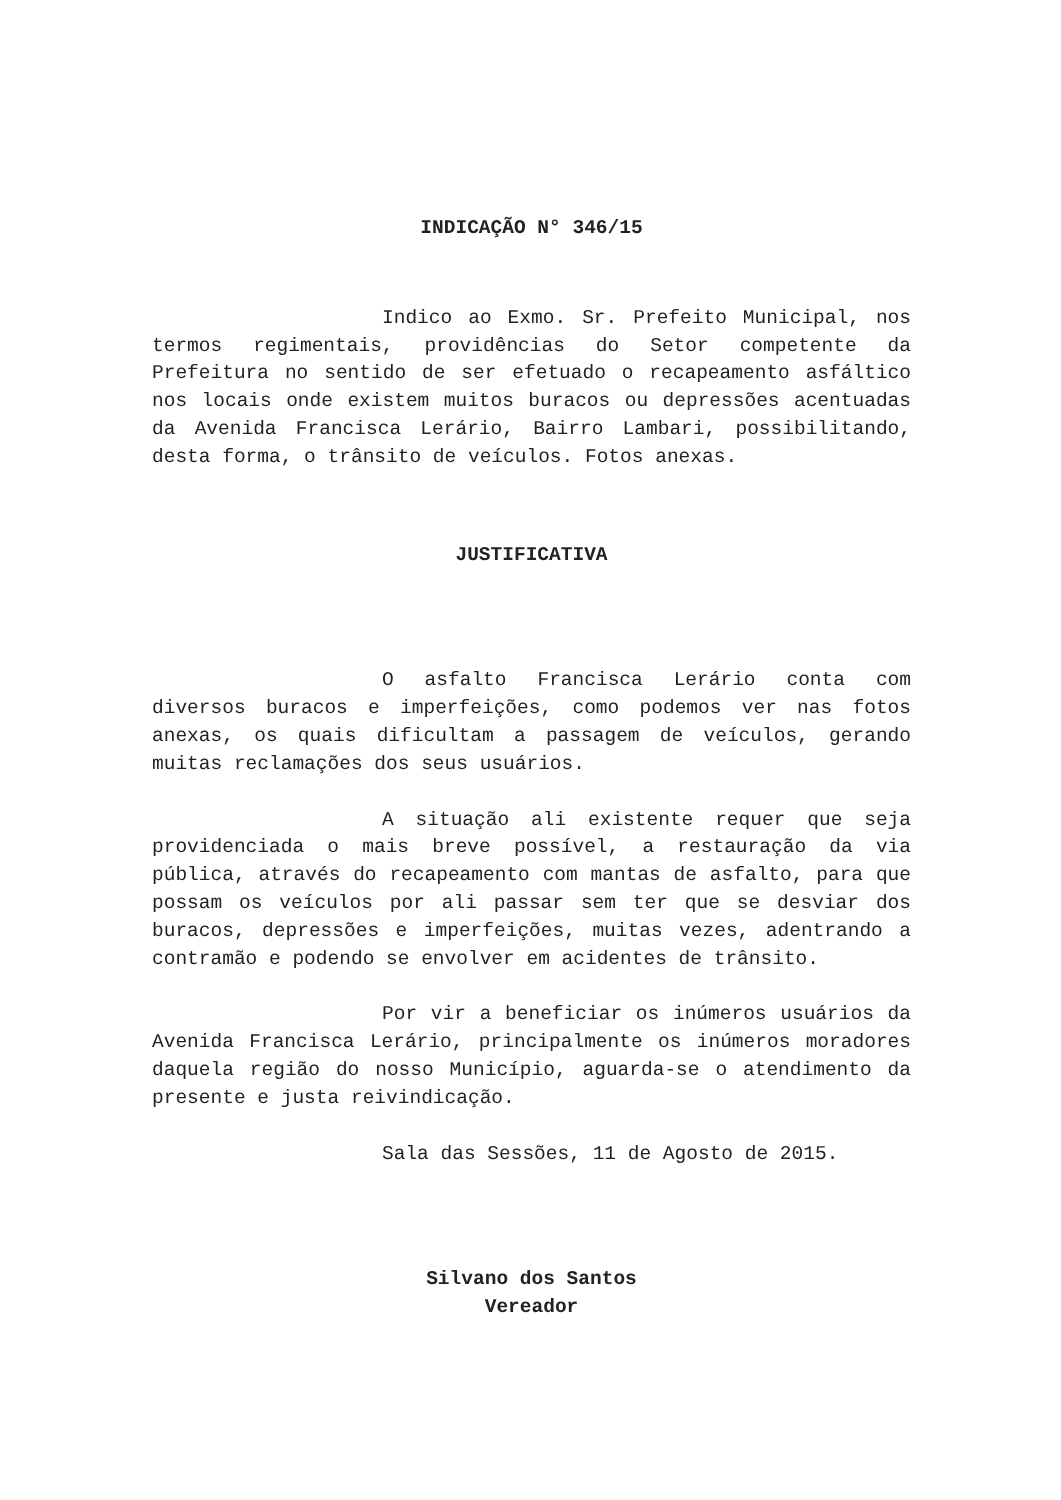INDICAÇÃO N° 346/15
Indico ao Exmo. Sr. Prefeito Municipal, nos termos regimentais, providências do Setor competente da Prefeitura no sentido de ser efetuado o recapeamento asfáltico nos locais onde existem muitos buracos ou depressões acentuadas da Avenida Francisca Lerário, Bairro Lambari, possibilitando, desta forma, o trânsito de veículos. Fotos anexas.
JUSTIFICATIVA
O asfalto Francisca Lerário conta com diversos buracos e imperfeições, como podemos ver nas fotos anexas, os quais dificultam a passagem de veículos, gerando muitas reclamações dos seus usuários.
A situação ali existente requer que seja providenciada o mais breve possível, a restauração da via pública, através do recapeamento com mantas de asfalto, para que possam os veículos por ali passar sem ter que se desviar dos buracos, depressões e imperfeições, muitas vezes, adentrando a contramão e podendo se envolver em acidentes de trânsito.
Por vir a beneficiar os inúmeros usuários da Avenida Francisca Lerário, principalmente os inúmeros moradores daquela região do nosso Município, aguarda-se o atendimento da presente e justa reivindicação.
Sala das Sessões, 11 de Agosto de 2015.
Silvano dos Santos
Vereador